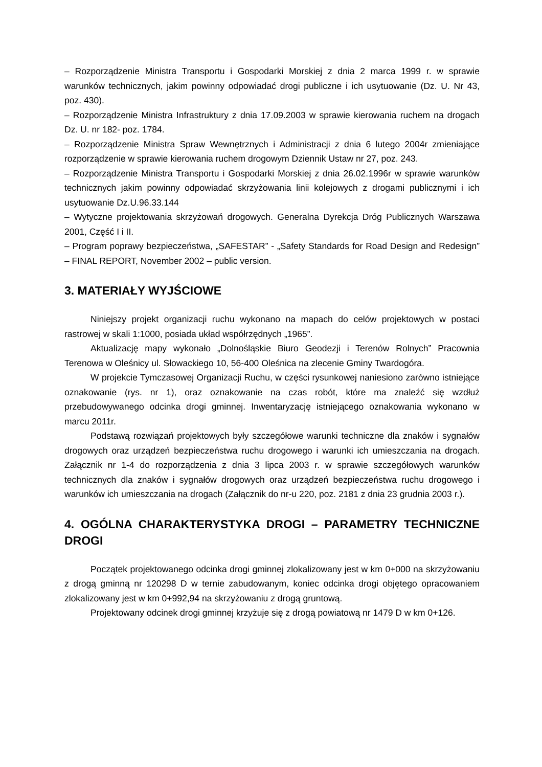– Rozporządzenie Ministra Transportu i Gospodarki Morskiej z dnia 2 marca 1999 r. w sprawie warunków technicznych, jakim powinny odpowiadać drogi publiczne i ich usytuowanie (Dz. U. Nr 43, poz. 430).
– Rozporządzenie Ministra Infrastruktury z dnia 17.09.2003 w sprawie kierowania ruchem na drogach Dz. U. nr 182- poz. 1784.
– Rozporządzenie Ministra Spraw Wewnętrznych i Administracji z dnia 6 lutego 2004r zmieniające rozporządzenie w sprawie kierowania ruchem drogowym Dziennik Ustaw nr 27, poz. 243.
– Rozporządzenie Ministra Transportu i Gospodarki Morskiej z dnia 26.02.1996r w sprawie warunków technicznych jakim powinny odpowiadać skrzyżowania linii kolejowych z drogami publicznymi i ich usytuowanie Dz.U.96.33.144
– Wytyczne projektowania skrzyżowań drogowych. Generalna Dyrekcja Dróg Publicznych Warszawa 2001, Część I i II.
– Program poprawy bezpieczeństwa, „SAFESTAR” - „Safety Standards for Road Design and Redesign” – FINAL REPORT, November 2002 – public version.
3. MATERIAŁY WYJŚCIOWE
Niniejszy projekt organizacji ruchu wykonano na mapach do celów projektowych w postaci rastrowej w skali 1:1000, posiada układ współrzędnych „1965”.
Aktualizację mapy wykonało „Dolnośląskie Biuro Geodezji i Terenów Rolnych” Pracownia Terenowa w Oleśnicy ul. Słowackiego 10, 56-400 Oleśnica na zlecenie Gminy Twardogóra.
W projekcie Tymczasowej Organizacji Ruchu, w części rysunkowej naniesiono zarówno istniejące oznakowanie (rys. nr 1), oraz oznakowanie na czas robót, które ma znaleźć się wzdłuż przebudowywanego odcinka drogi gminnej. Inwentaryzację istniejącego oznakowania wykonano w marcu 2011r.
Podstawą rozwiązań projektowych były szczegółowe warunki techniczne dla znaków i sygnałów drogowych oraz urządzeń bezpieczeństwa ruchu drogowego i warunki ich umieszczania na drogach. Załącznik nr 1-4 do rozporządzenia z dnia 3 lipca 2003 r. w sprawie szczegółowych warunków technicznych dla znaków i sygnałów drogowych oraz urządzeń bezpieczeństwa ruchu drogowego i warunków ich umieszczania na drogach (Załącznik do nr-u 220, poz. 2181 z dnia 23 grudnia 2003 r.).
4. OGÓLNA CHARAKTERYSTYKA DROGI – PARAMETRY TECHNICZNE DROGI
Początek projektowanego odcinka drogi gminnej zlokalizowany jest w km 0+000 na skrzyżowaniu z drogą gminną nr 120298 D w ternie zabudowanym, koniec odcinka drogi objętego opracowaniem zlokalizowany jest w km 0+992,94 na skrzyżowaniu z drogą gruntową.
Projektowany odcinek drogi gminnej krzyżuje się z drogą powiatową nr 1479 D w km 0+126.